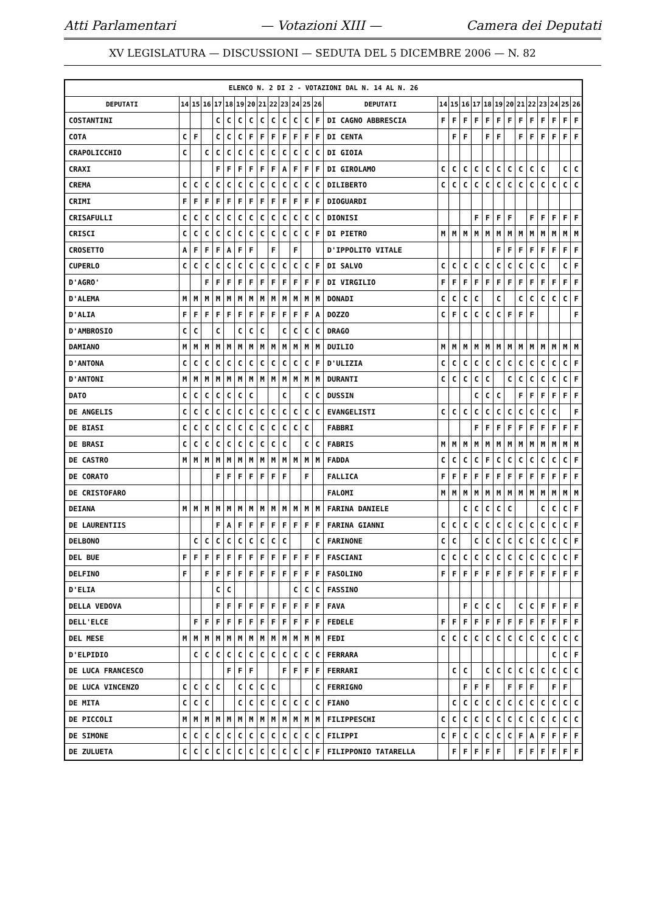Atti Parlamentari — Votazioni XIII — Camera dei Deputati
XV LEGISLATURA — DISCUSSIONI — SEDUTA DEL 5 DICEMBRE 2006 — N. 82
| ELENCO N. 2 DI 2 - VOTAZIONI DAL N. 14 AL N. 26 | | | | | | | | | | | | | | | | | | | | | | | | | | | |
| --- | --- | --- | --- | --- | --- | --- | --- | --- | --- | --- | --- | --- | --- | --- | --- | --- | --- | --- | --- | --- | --- | --- | --- | --- | --- | --- | --- |
| DEPUTATI | 14 | 15 | 16 | 17 | 18 | 19 | 20 | 21 | 22 | 23 | 24 | 25 | 26 | DEPUTATI | 14 | 15 | 16 | 17 | 18 | 19 | 20 | 21 | 22 | 23 | 24 | 25 | 26 |
| COSTANTINI | | | | C | C | C | C | C | C | C | C | C | F | DI CAGNO ABBRESCIA | F | F | F | F | F | F | F | F | F | F | F | F | F |
| COTA | C | F | | C | C | C | F | F | F | F | F | F | F | DI CENTA | | F | F | | F | F | | F | F | F | F | F | F |
| CRAPOLICCHIO | C | | C | C | C | C | C | C | C | C | C | C | C | DI GIOIA | | | | | | | | | | | | | |
| CRAXI | | | | F | F | F | F | F | F | A | F | F | F | DI GIROLAMO | C | C | C | C | C | C | C | C | C | C | | C | C |
| CREMA | C | C | C | C | C | C | C | C | C | C | C | C | C | DILIBERTO | C | C | C | C | C | C | C | C | C | C | C | C | C |
| CRIMI | F | F | F | F | F | F | F | F | F | F | F | F | F | DIOGUARDI | | | | | | | | | | | | | |
| CRISAFULLI | C | C | C | C | C | C | C | C | C | C | C | C | C | DIONISI | | | | F | F | F | F | | F | F | F | F | F |
| CRISCI | C | C | C | C | C | C | C | C | C | C | C | C | F | DI PIETRO | M | M | M | M | M | M | M | M | M | M | M | M | M |
| CROSETTO | A | F | F | F | A | F | F | | F | | F | | | D'IPPOLITO VITALE | | | | | | F | F | F | F | F | F | F | F |
| CUPERLO | C | C | C | C | C | C | C | C | C | C | C | C | F | DI SALVO | C | C | C | C | C | C | C | C | C | C | | C | F |
| D'AGRO' | | | F | F | F | F | F | F | F | F | F | F | F | DI VIRGILIO | F | F | F | F | F | F | F | F | F | F | F | F | F |
| D'ALEMA | M | M | M | M | M | M | M | M | M | M | M | M | M | DONADI | C | C | C | C | | C | | C | C | C | C | C | F |
| D'ALIA | F | F | F | F | F | F | F | F | F | F | F | F | A | DOZZO | C | F | C | C | C | C | F | F | F | | | | F |
| D'AMBROSIO | C | C | | C | | C | C | C | | C | C | C | C | DRAGO | | | | | | | | | | | | | |
| DAMIANO | M | M | M | M | M | M | M | M | M | M | M | M | M | DUILIO | M | M | M | M | M | M | M | M | M | M | M | M | M |
| D'ANTONA | C | C | C | C | C | C | C | C | C | C | C | C | F | D'ULIZIA | C | C | C | C | C | C | C | C | C | C | C | C | F |
| D'ANTONI | M | M | M | M | M | M | M | M | M | M | M | M | M | DURANTI | C | C | C | C | C | | C | C | C | C | C | C | F |
| DATO | C | C | C | C | C | C | C | | | C | | C | C | DUSSIN | | | | C | C | C | | F | F | F | F | F | F |
| DE ANGELIS | C | C | C | C | C | C | C | C | C | C | C | C | C | EVANGELISTI | C | C | C | C | C | C | C | C | C | C | C | | F |
| DE BIASI | C | C | C | C | C | C | C | C | C | C | C | C | | FABBRI | | | | F | F | F | F | F | F | F | F | F | F |
| DE BRASI | C | C | C | C | C | C | C | C | C | C | | C | C | FABRIS | M | M | M | M | M | M | M | M | M | M | M | M | M |
| DE CASTRO | M | M | M | M | M | M | M | M | M | M | M | M | M | FADDA | C | C | C | C | F | C | C | C | C | C | C | C | F |
| DE CORATO | | | | F | F | F | F | F | F | F | | F | | FALLICA | F | F | F | F | F | F | F | F | F | F | F | F | F |
| DE CRISTOFARO | | | | | | | | | | | | | | FALOMI | M | M | M | M | M | M | M | M | M | M | M | M | M |
| DEIANA | M | M | M | M | M | M | M | M | M | M | M | M | M | FARINA DANIELE | | | C | C | C | C | C | | | C | C | C | F |
| DE LAURENTIIS | | | | F | A | F | F | F | F | F | F | F | F | FARINA GIANNI | C | C | C | C | C | C | C | C | C | C | C | C | F |
| DELBONO | | C | C | C | C | C | C | C | C | C | | | C | FARINONE | C | C | | C | C | C | C | C | C | C | C | C | F |
| DEL BUE | F | F | F | F | F | F | F | F | F | F | F | F | F | FASCIANI | C | C | C | C | C | C | C | C | C | C | C | C | F |
| DELFINO | F | | F | F | F | F | F | F | F | F | F | F | F | FASOLINO | F | F | F | F | F | F | F | F | F | F | F | F | F |
| D'ELIA | | | | C | C | | | | | | C | C | C | FASSINO | | | | | | | | | | | | | |
| DELLA VEDOVA | | | | F | F | F | F | F | F | F | F | F | F | FAVA | | | F | C | C | C | | C | C | F | F | F | F |
| DELL'ELCE | | F | F | F | F | F | F | F | F | F | F | F | F | FEDELE | F | F | F | F | F | F | F | F | F | F | F | F | F |
| DEL MESE | M | M | M | M | M | M | M | M | M | M | M | M | M | FEDI | C | C | C | C | C | C | C | C | C | C | C | C | C |
| D'ELPIDIO | | C | C | C | C | C | C | C | C | C | C | C | C | FERRARA | | | | | | | | | | | C | C | F |
| DE LUCA FRANCESCO | | | | | F | F | F | | | F | F | F | F | FERRARI | | C | C | | C | C | C | C | C | C | C | C | C |
| DE LUCA VINCENZO | C | C | C | C | | C | C | C | C | | | | C | FERRIGNO | | | F | F | F | | F | F | F | | F | F | |
| DE MITA | C | C | C | | | C | C | C | C | C | C | C | C | FIANO | | C | C | C | C | C | C | C | C | C | C | C | C |
| DE PICCOLI | M | M | M | M | M | M | M | M | M | M | M | M | M | FILIPPESCHI | C | C | C | C | C | C | C | C | C | C | C | C | C |
| DE SIMONE | C | C | C | C | C | C | C | C | C | C | C | C | C | FILIPPI | C | F | C | C | C | C | C | F | A | F | F | F | F |
| DE ZULUETA | C | C | C | C | C | C | C | C | C | C | C | C | F | FILIPPONIO TATARELLA | | F | F | F | F | F | | F | F | F | F | F | F |